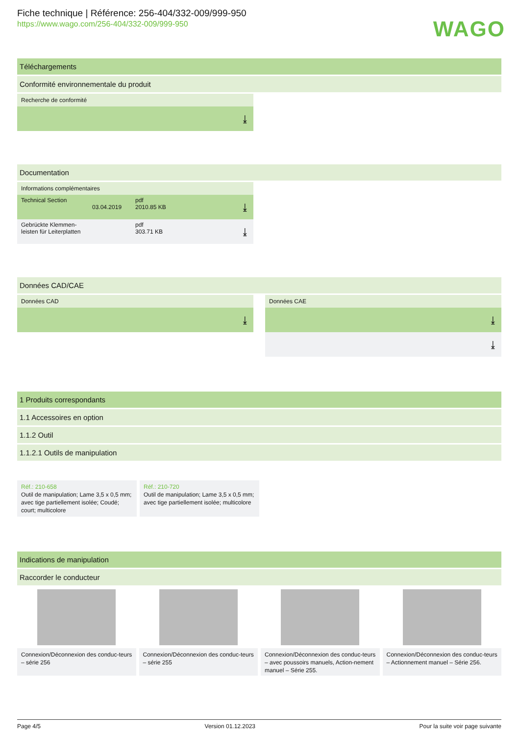WAGO
Fiche technique | Référence: 256-404/332-009/999-950
https://www.wago.com/256-404/332-009/999-950
Téléchargements
Conformité environnementale du produit
Recherche de conformité
⤓
Documentation
Informations complémentaires
Technical Section
03.04.2019
pdf
2010.85 KB
⤓
Gebrückte Klemmen-
leisten für Leiterplatten
pdf
303.71 KB
⤓
Données CAD/CAE
Données CAD
⤓
Données CAE
⤓
⤓
1 Produits correspondants
1.1 Accessoires en option
1.1.2 Outil
1.1.2.1 Outils de manipulation
Réf.: 210-658
Outil de manipulation; Lame 3,5 x 0,5 mm; avec tige partiellement isolée; Coudé; court; multicolore
Réf.: 210-720
Outil de manipulation; Lame 3,5 x 0,5 mm; avec tige partiellement isolée; multicolore
Indications de manipulation
Raccorder le conducteur
Connexion/Déconnexion des conduc-teurs – série 256
Connexion/Déconnexion des conduc-teurs – série 255
Connexion/Déconnexion des conduc-teurs – avec poussoirs manuels, Action-nement manuel – Série 255.
Connexion/Déconnexion des conduc-teurs – Actionnement manuel – Série 256.
Page 4/5 Version 01.12.2023 Pour la suite voir page suivante